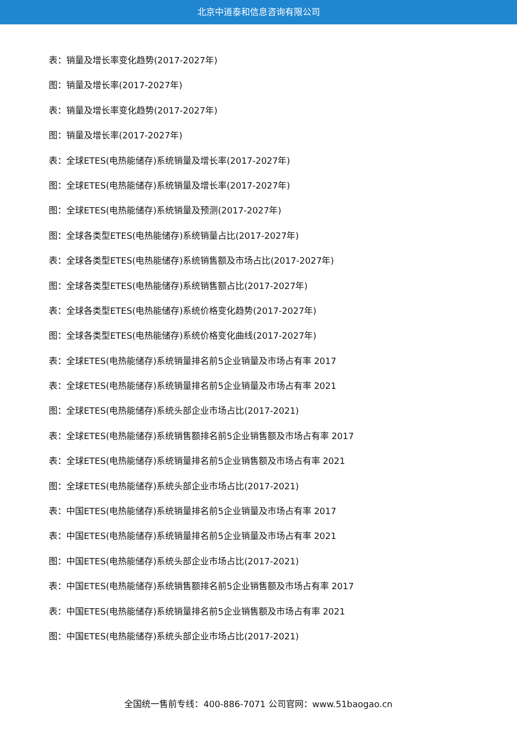北京中道泰和信息咨询有限公司
表：销量及增长率变化趋势(2017-2027年)
图：销量及增长率(2017-2027年)
表：销量及增长率变化趋势(2017-2027年)
图：销量及增长率(2017-2027年)
表：全球ETES(电热能储存)系统销量及增长率(2017-2027年)
图：全球ETES(电热能储存)系统销量及增长率(2017-2027年)
图：全球ETES(电热能储存)系统销量及预测(2017-2027年)
图：全球各类型ETES(电热能储存)系统销量占比(2017-2027年)
表：全球各类型ETES(电热能储存)系统销售额及市场占比(2017-2027年)
图：全球各类型ETES(电热能储存)系统销售额占比(2017-2027年)
表：全球各类型ETES(电热能储存)系统价格变化趋势(2017-2027年)
图：全球各类型ETES(电热能储存)系统价格变化曲线(2017-2027年)
表：全球ETES(电热能储存)系统销量排名前5企业销量及市场占有率 2017
表：全球ETES(电热能储存)系统销量排名前5企业销量及市场占有率 2021
图：全球ETES(电热能储存)系统头部企业市场占比(2017-2021)
表：全球ETES(电热能储存)系统销售额排名前5企业销售额及市场占有率 2017
表：全球ETES(电热能储存)系统销量排名前5企业销售额及市场占有率 2021
图：全球ETES(电热能储存)系统头部企业市场占比(2017-2021)
表：中国ETES(电热能储存)系统销量排名前5企业销量及市场占有率 2017
表：中国ETES(电热能储存)系统销量排名前5企业销量及市场占有率 2021
图：中国ETES(电热能储存)系统头部企业市场占比(2017-2021)
表：中国ETES(电热能储存)系统销售额排名前5企业销售额及市场占有率 2017
表：中国ETES(电热能储存)系统销量排名前5企业销售额及市场占有率 2021
图：中国ETES(电热能储存)系统头部企业市场占比(2017-2021)
全国统一售前专线：400-886-7071 公司官网：www.51baogao.cn